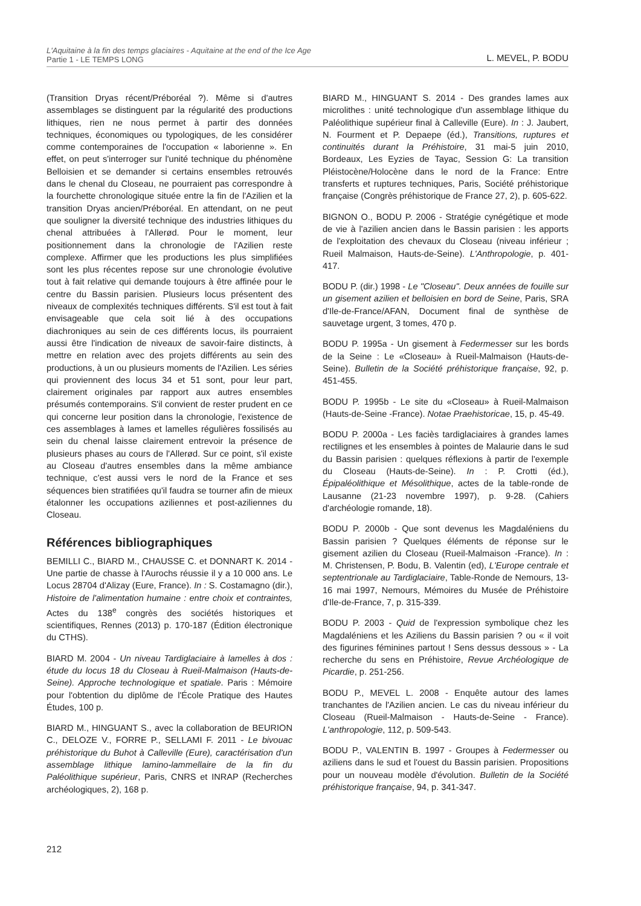L'Aquitaine à la fin des temps glaciaires - Aquitaine at the end of the Ice Age
Partie 1 - LE TEMPS LONG L. MEVEL, P. BODU
(Transition Dryas récent/Préboréal ?). Même si d'autres assemblages se distinguent par la régularité des productions lithiques, rien ne nous permet à partir des données techniques, économiques ou typologiques, de les considérer comme contemporaines de l'occupation « laborienne ». En effet, on peut s'interroger sur l'unité technique du phénomène Belloisien et se demander si certains ensembles retrouvés dans le chenal du Closeau, ne pourraient pas correspondre à la fourchette chronologique située entre la fin de l'Azilien et la transition Dryas ancien/Préboréal. En attendant, on ne peut que souligner la diversité technique des industries lithiques du chenal attribuées à l'Allerød. Pour le moment, leur positionnement dans la chronologie de l'Azilien reste complexe. Affirmer que les productions les plus simplifiées sont les plus récentes repose sur une chronologie évolutive tout à fait relative qui demande toujours à être affinée pour le centre du Bassin parisien. Plusieurs locus présentent des niveaux de complexités techniques différents. S'il est tout à fait envisageable que cela soit lié à des occupations diachroniques au sein de ces différents locus, ils pourraient aussi être l'indication de niveaux de savoir-faire distincts, à mettre en relation avec des projets différents au sein des productions, à un ou plusieurs moments de l'Azilien. Les séries qui proviennent des locus 34 et 51 sont, pour leur part, clairement originales par rapport aux autres ensembles présumés contemporains. S'il convient de rester prudent en ce qui concerne leur position dans la chronologie, l'existence de ces assemblages à lames et lamelles régulières fossilisés au sein du chenal laisse clairement entrevoir la présence de plusieurs phases au cours de l'Allerød. Sur ce point, s'il existe au Closeau d'autres ensembles dans la même ambiance technique, c'est aussi vers le nord de la France et ses séquences bien stratifiées qu'il faudra se tourner afin de mieux étalonner les occupations aziliennes et post-aziliennes du Closeau.
Références bibliographiques
BEMILLI C., BIARD M., CHAUSSE C. et DONNART K. 2014 - Une partie de chasse à l'Aurochs réussie il y a 10 000 ans. Le Locus 28704 d'Alizay (Eure, France). In : S. Costamagno (dir.), Histoire de l'alimentation humaine : entre choix et contraintes, Actes du 138<sup>e</sup> congrès des sociétés historiques et scientifiques, Rennes (2013) p. 170-187 (Édition électronique du CTHS).
BIARD M. 2004 - Un niveau Tardiglaciaire à lamelles à dos : étude du locus 18 du Closeau à Rueil-Malmaison (Hauts-de-Seine). Approche technologique et spatiale. Paris : Mémoire pour l'obtention du diplôme de l'École Pratique des Hautes Études, 100 p.
BIARD M., HINGUANT S., avec la collaboration de BEURION C., DELOZE V., FORRE P., SELLAMI F. 2011 - Le bivouac préhistorique du Buhot à Calleville (Eure), caractérisation d'un assemblage lithique lamino-lammellaire de la fin du Paléolithique supérieur, Paris, CNRS et INRAP (Recherches archéologiques, 2), 168 p.
BIARD M., HINGUANT S. 2014 - Des grandes lames aux microlithes : unité technologique d'un assemblage lithique du Paléolithique supérieur final à Calleville (Eure). In : J. Jaubert, N. Fourment et P. Depaepe (éd.), Transitions, ruptures et continuités durant la Préhistoire, 31 mai-5 juin 2010, Bordeaux, Les Eyzies de Tayac, Session G: La transition Pléistocène/Holocène dans le nord de la France: Entre transferts et ruptures techniques, Paris, Société préhistorique française (Congrès préhistorique de France 27, 2), p. 605-622.
BIGNON O., BODU P. 2006 - Stratégie cynégétique et mode de vie à l'azilien ancien dans le Bassin parisien : les apports de l'exploitation des chevaux du Closeau (niveau inférieur ; Rueil Malmaison, Hauts-de-Seine). L'Anthropologie, p. 401-417.
BODU P. (dir.) 1998 - Le "Closeau". Deux années de fouille sur un gisement azilien et belloisien en bord de Seine, Paris, SRA d'Ile-de-France/AFAN, Document final de synthèse de sauvetage urgent, 3 tomes, 470 p.
BODU P. 1995a - Un gisement à Federmesser sur les bords de la Seine : Le «Closeau» à Rueil-Malmaison (Hauts-de-Seine). Bulletin de la Société préhistorique française, 92, p. 451-455.
BODU P. 1995b - Le site du «Closeau» à Rueil-Malmaison (Hauts-de-Seine -France). Notae Praehistoricae, 15, p. 45-49.
BODU P. 2000a - Les faciès tardiglaciaires à grandes lames rectilignes et les ensembles à pointes de Malaurie dans le sud du Bassin parisien : quelques réflexions à partir de l'exemple du Closeau (Hauts-de-Seine). In : P. Crotti (éd.), Épipaléolithique et Mésolithique, actes de la table-ronde de Lausanne (21-23 novembre 1997), p. 9-28. (Cahiers d'archéologie romande, 18).
BODU P. 2000b - Que sont devenus les Magdaléniens du Bassin parisien ? Quelques éléments de réponse sur le gisement azilien du Closeau (Rueil-Malmaison -France). In : M. Christensen, P. Bodu, B. Valentin (ed), L'Europe centrale et septentrionale au Tardiglaciaire, Table-Ronde de Nemours, 13-16 mai 1997, Nemours, Mémoires du Musée de Préhistoire d'Ile-de-France, 7, p. 315-339.
BODU P. 2003 - Quid de l'expression symbolique chez les Magdaléniens et les Aziliens du Bassin parisien ? ou « il voit des figurines féminines partout ! Sens dessus dessous » - La recherche du sens en Préhistoire, Revue Archéologique de Picardie, p. 251-256.
BODU P., MEVEL L. 2008 - Enquête autour des lames tranchantes de l'Azilien ancien. Le cas du niveau inférieur du Closeau (Rueil-Malmaison - Hauts-de-Seine - France). L'anthropologie, 112, p. 509-543.
BODU P., VALENTIN B. 1997 - Groupes à Federmesser ou aziliens dans le sud et l'ouest du Bassin parisien. Propositions pour un nouveau modèle d'évolution. Bulletin de la Société préhistorique française, 94, p. 341-347.
212